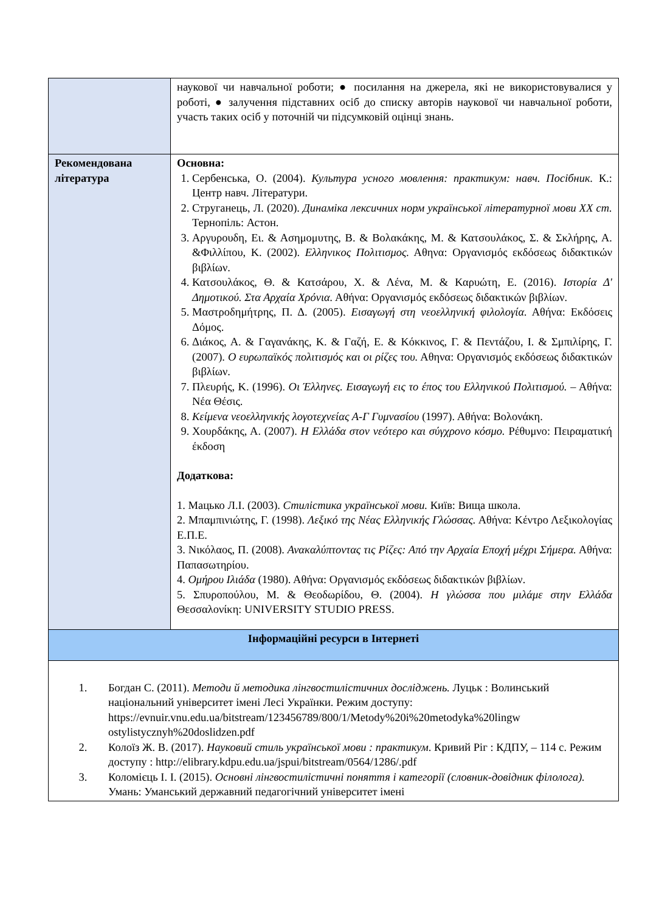| | наукової чи навчальної роботи; ● посилання на джерела, які не використовувалися у роботі, ● залучення підставних осіб до списку авторів наукової чи навчальної роботи, участь таких осіб у поточній чи підсумковій оцінці знань. |
| Рекомендована література | Основна: 1. Сербенська, О. (2004). Культура усного мовлення: практикум: навч. Посібник. К.: Центр навч. Літератури. 2. Струганець, Л. (2020). Динаміка лексичних норм української літературної мови XX ст. Тернопіль: Астон. 3. Αργυρουδη, Ει. & Ασημομυτης, Β. & Βολακάκης, Μ. & Κατσουλάκος, Σ. & Σκλήρης, Α. &Φιλλίπου, Κ. (2002). Ελληνικος Πολιτισμος. Αθηνα: Οργανισμός εκδόσεως διδακτικών βιβλίων. 4. Κατσουλάκος, Θ. & Κατσάρου, Χ. & Λένα, Μ. & Καρυώτη, Ε. (2016). Ιστορία Δ' Δημοτικού. Στα Αρχαία Χρόνια. Αθήνα: Οργανισμός εκδόσεως διδακτικών βιβλίων. 5. Μαστροδημήτρης, Π. Δ. (2005). Εισαγωγή στη νεοελληνική φιλολογία. Αθήνα: Εκδόσεις Δόμος. 6. Διάκος, Α. & Γαγανάκης, Κ. & Γαζή, Ε. & Κόκκινος, Γ. & Πεντάζου, Ι. & Σμπιλίρης, Γ. (2007). Ο ευρωπαϊκός πολιτισμός και οι ρίζες του. Αθηνα: Οργανισμός εκδόσεως διδακτικών βιβλίων. 7. Πλευρής, Κ. (1996). Οι Έλληνες. Εισαγωγή εις το έπος του Ελληνικού Πολιτισμού. – Αθήνα: Νέα Θέσις. 8. Κείμενα νεοελληνικής λογοτεχνείας Α-Γ Γυμνασίου (1997). Αθήνα: Βολονάκη. 9. Χουρδάκης, Α. (2007). Η Ελλάδα στον νεότερο και σύγχρονο κόσμο. Ρέθυμνο: Πειραματική έκδοση Додаткова: 1. Мацько Л.І. (2003). Стилістика української мови. Київ: Вища школа. 2. Μπαμπινιώτης, Γ. (1998). Λεξικό της Νέας Ελληνικής Γλώσσας. Αθήνα: Κέντρο Λεξικολογίας Ε.Π.Ε. 3. Νικόλαος, Π. (2008). Ανακαλύπτοντας τις Ρίζες: Από την Αρχαία Εποχή μέχρι Σήμερα. Αθήνα: Παπασωτηρίου. 4. Ομήρου Ιλιάδα (1980). Αθήνα: Οργανισμός εκδόσεως διδακτικών βιβλίων. 5. Σπυροπούλου, Μ. & Θεοδωρίδου, Θ. (2004). Η γλώσσα που μιλάμε στην Ελλάδα Θεσσαλονίκη: UNIVERSITY STUDIO PRESS. |
| Інформаційні ресурси в Інтернеті | |
| 1. Богдан С. (2011). Методи й методика лінгвостилістичних досліджень. Луцьк : Волинський національний університет імені Лесі Українки. Режим доступу: https://evnuir.vnu.edu.ua/bitstream/123456789/800/1/Metody%20i%20metodyka%20lingw ostylistycznyh%20doslidzen.pdf 2. Колоїз Ж. В. (2017). Науковий стиль української мови : практикум . Кривий Ріг : КДПУ, – 114 с. Режим доступу : http://elibrary.kdpu.edu.ua/jspui/bitstream/0564/1286/.pdf 3. Коломієць І. І. (2015). Основні лінгвостилістичні поняття і категорії (словник-довідник філолога). Умань: Уманський державний педагогічний університет імені | |